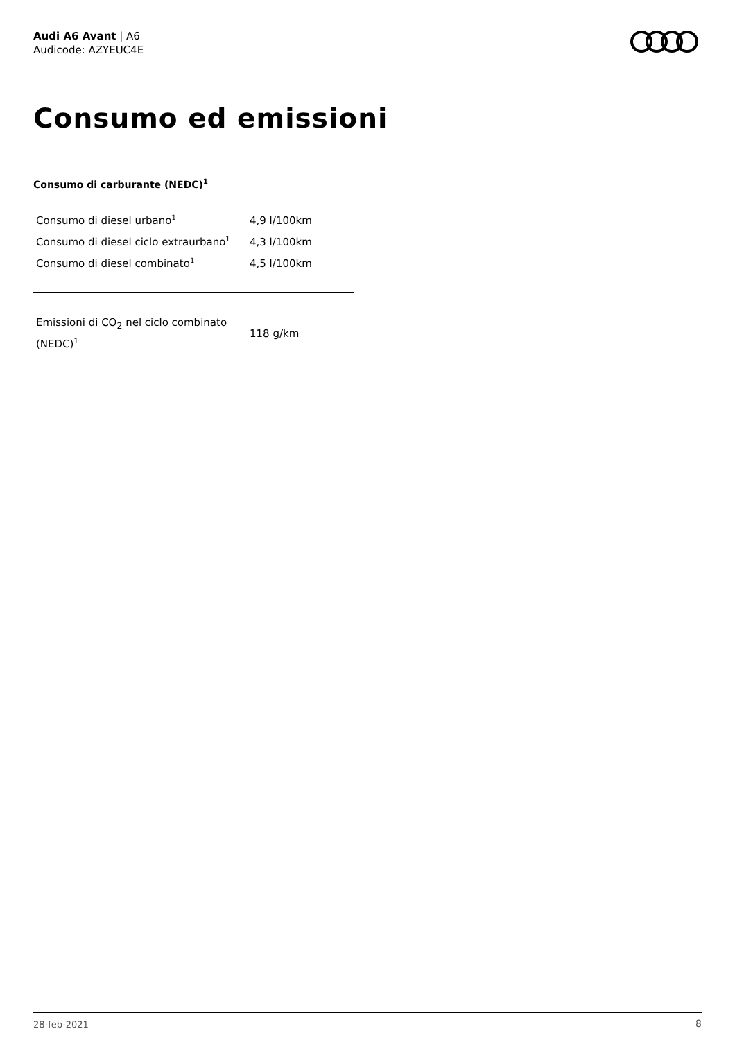Audi A6 Avant | A6
Audicode: AZYEUC4E
Consumo ed emissioni
Consumo di carburante (NEDC)<sup>1</sup>
| Consumo di diesel urbano<sup>1</sup> | 4,9 l/100km |
| Consumo di diesel ciclo extraurbano<sup>1</sup> | 4,3 l/100km |
| Consumo di diesel combinato<sup>1</sup> | 4,5 l/100km |
| Emissioni di CO<sub>2</sub> nel ciclo combinato (NEDC)<sup>1</sup> | 118 g/km |
28-feb-2021 8